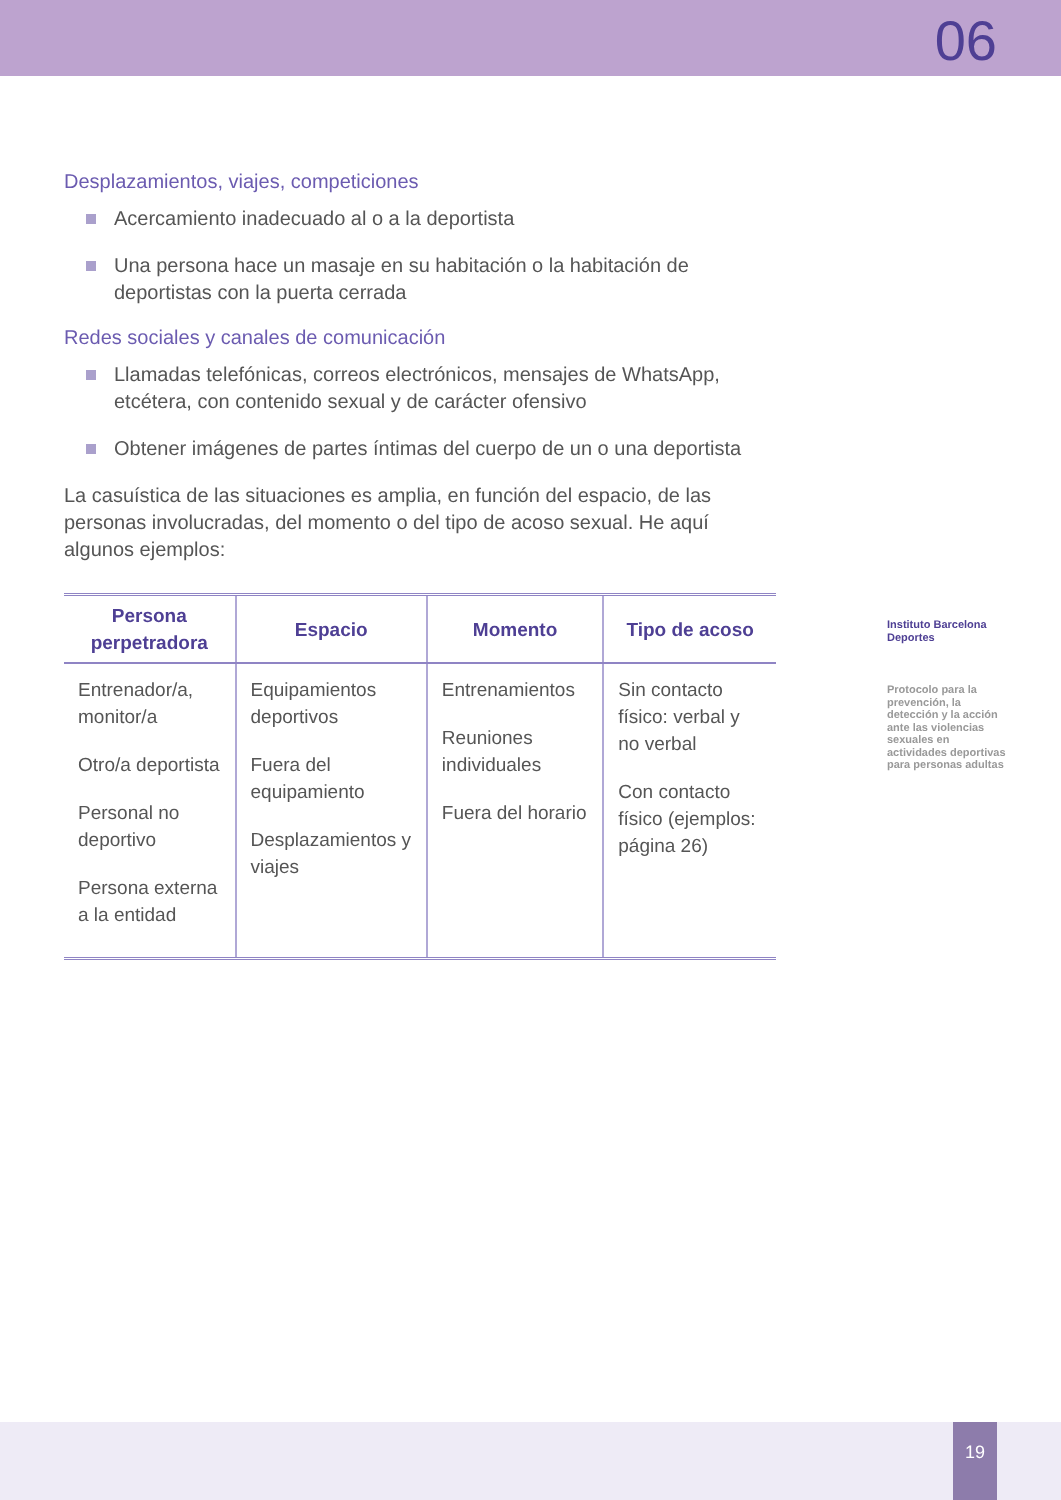06
Desplazamientos, viajes, competiciones
Acercamiento inadecuado al o a la deportista
Una persona hace un masaje en su habitación o la habitación de deportistas con la puerta cerrada
Redes sociales y canales de comunicación
Llamadas telefónicas, correos electrónicos, mensajes de WhatsApp, etcétera, con contenido sexual y de carácter ofensivo
Obtener imágenes de partes íntimas del cuerpo de un o una deportista
La casuística de las situaciones es amplia, en función del espacio, de las personas involucradas, del momento o del tipo de acoso sexual. He aquí algunos ejemplos:
| Persona perpetradora | Espacio | Momento | Tipo de acoso |
| --- | --- | --- | --- |
| Entrenador/a, monitor/a Otro/a deportista Personal no deportivo Persona externa a la entidad | Equipamientos deportivos Fuera del equipamiento Desplazamientos y viajes | Entrenamientos Reuniones individuales Fuera del horario | Sin contacto físico: verbal y no verbal Con contacto físico (ejemplos: página 26) |
Instituto Barcelona Deportes
Protocolo para la prevención, la detección y la acción ante las violencias sexuales en actividades deportivas para personas adultas
19